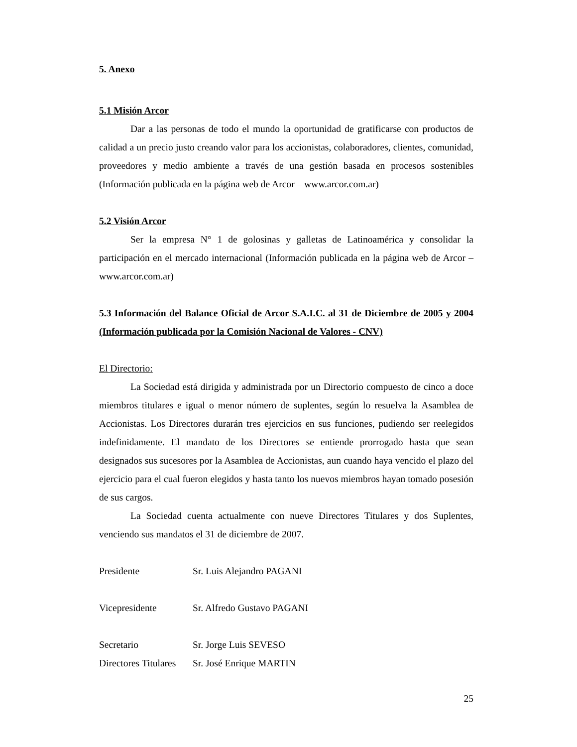5. Anexo
5.1 Misión Arcor
Dar a las personas de todo el mundo la oportunidad de gratificarse con productos de calidad a un precio justo creando valor para los accionistas, colaboradores, clientes, comunidad, proveedores y medio ambiente a través de una gestión basada en procesos sostenibles (Información publicada en la página web de Arcor – www.arcor.com.ar)
5.2 Visión Arcor
Ser la empresa N° 1 de golosinas y galletas de Latinoamérica y consolidar la participación en el mercado internacional (Información publicada en la página web de Arcor – www.arcor.com.ar)
5.3 Información del Balance Oficial de Arcor S.A.I.C. al 31 de Diciembre de 2005 y 2004 (Información publicada por la Comisión Nacional de Valores - CNV)
El Directorio:
La Sociedad está dirigida y administrada por un Directorio compuesto de cinco a doce miembros titulares e igual o menor número de suplentes, según lo resuelva la Asamblea de Accionistas. Los Directores durarán tres ejercicios en sus funciones, pudiendo ser reelegidos indefinidamente. El mandato de los Directores se entiende prorrogado hasta que sean designados sus sucesores por la Asamblea de Accionistas, aun cuando haya vencido el plazo del ejercicio para el cual fueron elegidos y hasta tanto los nuevos miembros hayan tomado posesión de sus cargos.
La Sociedad cuenta actualmente con nueve Directores Titulares y dos Suplentes, venciendo sus mandatos el 31 de diciembre de 2007.
| Presidente | Sr. Luis Alejandro PAGANI |
| Vicepresidente | Sr. Alfredo Gustavo PAGANI |
| Secretario | Sr. Jorge Luis SEVESO |
| Directores Titulares | Sr. José Enrique MARTIN |
25